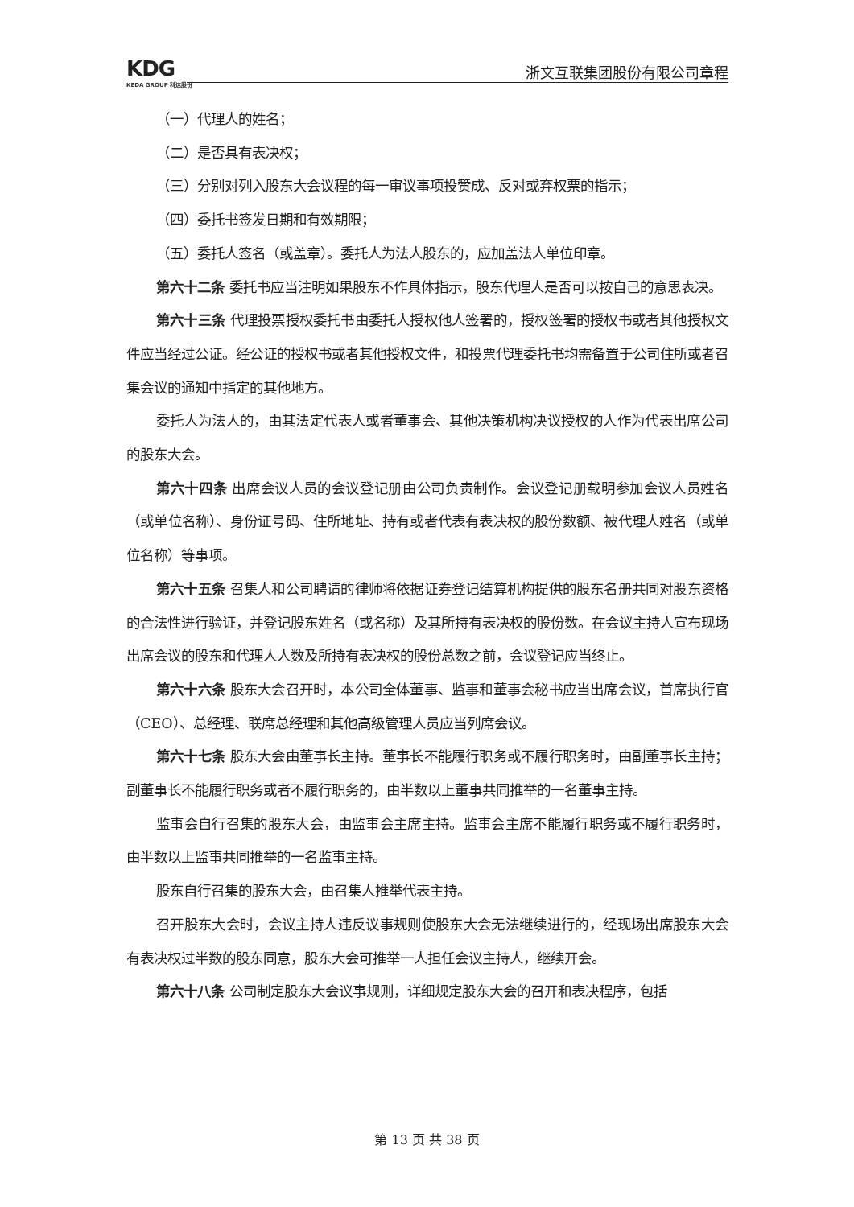KDG
KEDA GROUP 科达股份
浙文互联集团股份有限公司章程
（一）代理人的姓名；
（二）是否具有表决权；
（三）分别对列入股东大会议程的每一审议事项投赞成、反对或弃权票的指示；
（四）委托书签发日期和有效期限；
（五）委托人签名（或盖章）。委托人为法人股东的，应加盖法人单位印章。
第六十二条 委托书应当注明如果股东不作具体指示，股东代理人是否可以按自己的意思表决。
第六十三条 代理投票授权委托书由委托人授权他人签署的，授权签署的授权书或者其他授权文件应当经过公证。经公证的授权书或者其他授权文件，和投票代理委托书均需备置于公司住所或者召集会议的通知中指定的其他地方。
委托人为法人的，由其法定代表人或者董事会、其他决策机构决议授权的人作为代表出席公司的股东大会。
第六十四条 出席会议人员的会议登记册由公司负责制作。会议登记册载明参加会议人员姓名（或单位名称）、身份证号码、住所地址、持有或者代表有表决权的股份数额、被代理人姓名（或单位名称）等事项。
第六十五条 召集人和公司聘请的律师将依据证券登记结算机构提供的股东名册共同对股东资格的合法性进行验证，并登记股东姓名（或名称）及其所持有表决权的股份数。在会议主持人宣布现场出席会议的股东和代理人人数及所持有表决权的股份总数之前，会议登记应当终止。
第六十六条 股东大会召开时，本公司全体董事、监事和董事会秘书应当出席会议，首席执行官（CEO）、总经理、联席总经理和其他高级管理人员应当列席会议。
第六十七条 股东大会由董事长主持。董事长不能履行职务或不履行职务时，由副董事长主持；副董事长不能履行职务或者不履行职务的，由半数以上董事共同推举的一名董事主持。
监事会自行召集的股东大会，由监事会主席主持。监事会主席不能履行职务或不履行职务时，由半数以上监事共同推举的一名监事主持。
股东自行召集的股东大会，由召集人推举代表主持。
召开股东大会时，会议主持人违反议事规则使股东大会无法继续进行的，经现场出席股东大会有表决权过半数的股东同意，股东大会可推举一人担任会议主持人，继续开会。
第六十八条 公司制定股东大会议事规则，详细规定股东大会的召开和表决程序，包括
第 13 页 共 38 页